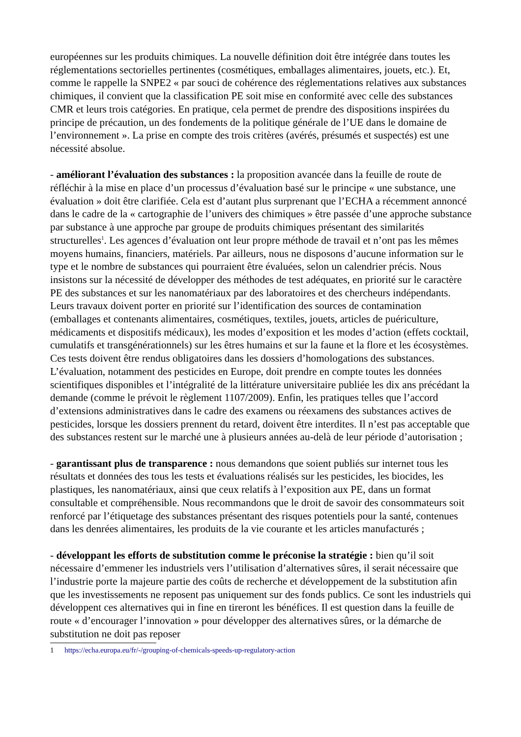européennes sur les produits chimiques. La nouvelle définition doit être intégrée dans toutes les réglementations sectorielles pertinentes (cosmétiques, emballages alimentaires, jouets, etc.). Et, comme le rappelle la SNPE2 « par souci de cohérence des réglementations relatives aux substances chimiques, il convient que la classification PE soit mise en conformité avec celle des substances CMR et leurs trois catégories. En pratique, cela permet de prendre des dispositions inspirées du principe de précaution, un des fondements de la politique générale de l’UE dans le domaine de l’environnement ». La prise en compte des trois critères (avérés, présumés et suspectés) est une nécessité absolue.
- améliorant l’évaluation des substances : la proposition avancée dans la feuille de route de réfléchir à la mise en place d’un processus d’évaluation basé sur le principe « une substance, une évaluation » doit être clarifiée. Cela est d’autant plus surprenant que l’ECHA a récemment annoncé dans le cadre de la « cartographie de l’univers des chimiques » être passée d’une approche substance par substance à une approche par groupe de produits chimiques présentant des similarités structurelles<sup>1</sup>. Les agences d’évaluation ont leur propre méthode de travail et n’ont pas les mêmes moyens humains, financiers, matériels. Par ailleurs, nous ne disposons d’aucune information sur le type et le nombre de substances qui pourraient être évaluées, selon un calendrier précis. Nous insistons sur la nécessité de développer des méthodes de test adéquates, en priorité sur le caractère PE des substances et sur les nanomatériaux par des laboratoires et des chercheurs indépendants. Leurs travaux doivent porter en priorité sur l’identification des sources de contamination (emballages et contenants alimentaires, cosmétiques, textiles, jouets, articles de puériculture, médicaments et dispositifs médicaux), les modes d’exposition et les modes d’action (effets cocktail, cumulatifs et transgénérationnels) sur les êtres humains et sur la faune et la flore et les écosystèmes. Ces tests doivent être rendus obligatoires dans les dossiers d’homologations des substances. L’évaluation, notamment des pesticides en Europe, doit prendre en compte toutes les données scientifiques disponibles et l’intégralité de la littérature universitaire publiée les dix ans précédant la demande (comme le prévoit le règlement 1107/2009). Enfin, les pratiques telles que l’accord d’extensions administratives dans le cadre des examens ou réexamens des substances actives de pesticides, lorsque les dossiers prennent du retard, doivent être interdites. Il n’est pas acceptable que des substances restent sur le marché une à plusieurs années au-delà de leur période d’autorisation ;
- garantissant plus de transparence : nous demandons que soient publiés sur internet tous les résultats et données des tous les tests et évaluations réalisés sur les pesticides, les biocides, les plastiques, les nanomatériaux, ainsi que ceux relatifs à l’exposition aux PE, dans un format consultable et compréhensible. Nous recommandons que le droit de savoir des consommateurs soit renforcé par l’étiquetage des substances présentant des risques potentiels pour la santé, contenues dans les denrées alimentaires, les produits de la vie courante et les articles manufacturés ;
- développant les efforts de substitution comme le préconise la stratégie : bien qu’il soit nécessaire d’emmener les industriels vers l’utilisation d’alternatives sûres, il serait nécessaire que l’industrie porte la majeure partie des coûts de recherche et développement de la substitution afin que les investissements ne reposent pas uniquement sur des fonds publics. Ce sont les industriels qui développent ces alternatives qui in fine en tireront les bénéfices. Il est question dans la feuille de route « d’encourager l’innovation » pour développer des alternatives sûres, or la démarche de substitution ne doit pas reposer
1 https://echa.europa.eu/fr/-/grouping-of-chemicals-speeds-up-regulatory-action